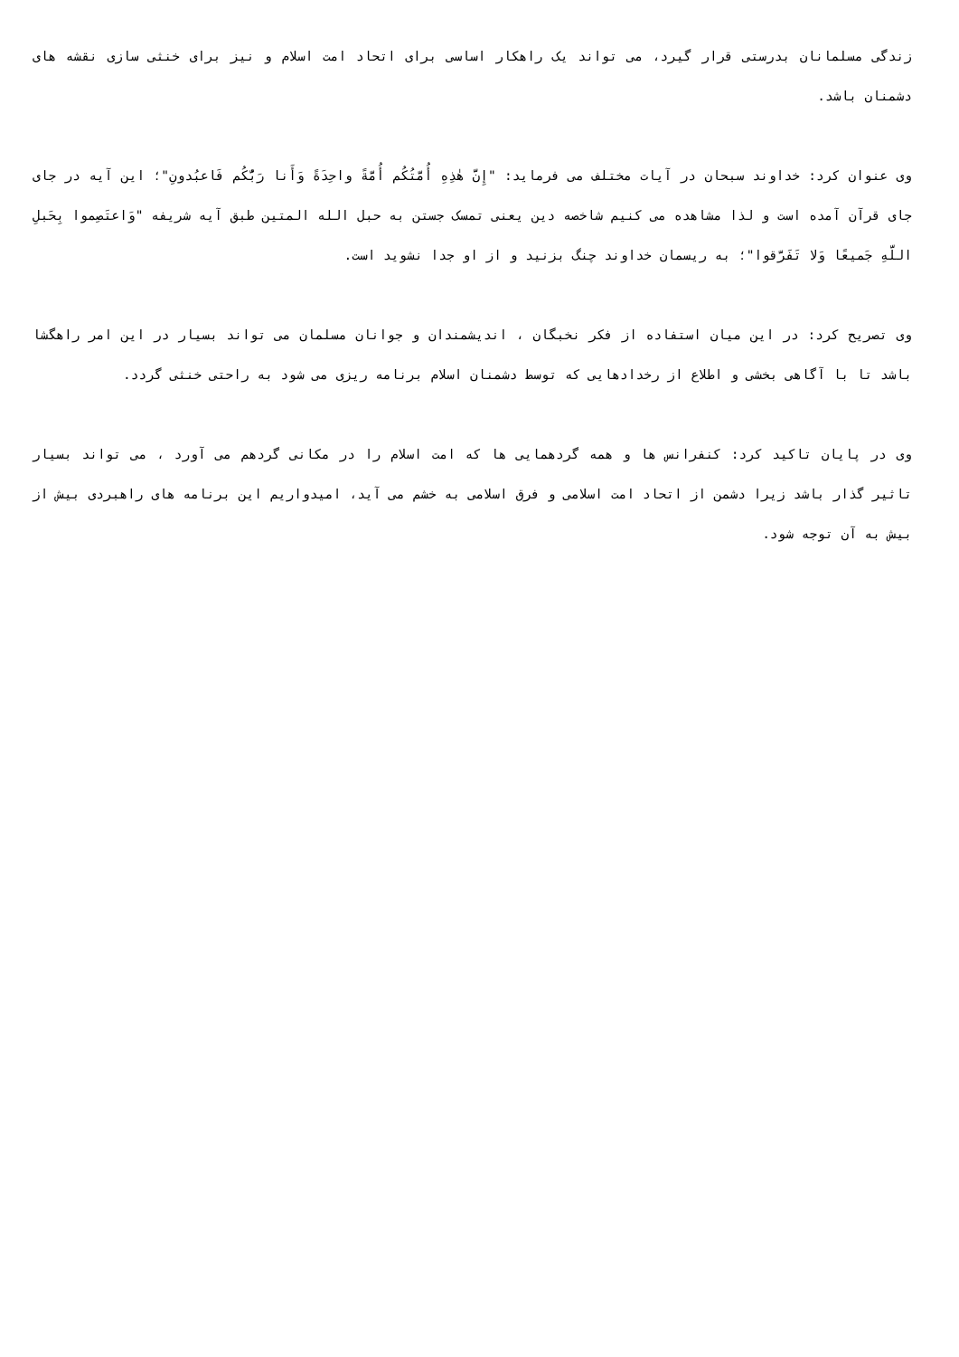زندگی مسلمانان بدرستی قرار گیرد، می تواند یک راهکار اساسی برای اتحاد امت اسلام و نیز برای خنثی سازی نقشه های دشمنان باشد.
وی عنوان کرد: خداوند سبحان در آیات مختلف می فرماید: "إِنَّ هٰذِهِ أُمَّتُكُم أُمَّةً واحِدَةً وَأَنا رَبُّكُم فَاعبُدونِ"؛ این آیه در جای جای قرآن آمده است و لذا مشاهده می کنیم شاخصه دین یعنی تمسک جستن به حبل الله المتین طبق آیه شریفه "وَاعتَصِموا بِحَبلِ اللَّهِ جَميعًا وَلا تَفَرَّقوا"؛ به ریسمان خداوند چنگ بزنید و از او جدا نشوید است.
وی تصریح کرد: در این میان استفاده از فکر نخبگان ، اندیشمندان و جوانان مسلمان می تواند بسیار در این امر راهگشا باشد تا با آگاهی بخشی و اطلاع از رخدادهایی که توسط دشمنان اسلام برنامه ریزی می شود به راحتی خنثی گردد.
وی در پایان تاکید کرد: کنفرانس ها و همه گردهمایی ها که امت اسلام را در مکانی گردهم می آورد ، می تواند بسیار تاثیر گذار باشد زیرا دشمن از اتحاد امت اسلامی و فرق اسلامی به خشم می آید، امیدواریم این برنامه های راهبردی بیش از بیش به آن توجه شود.